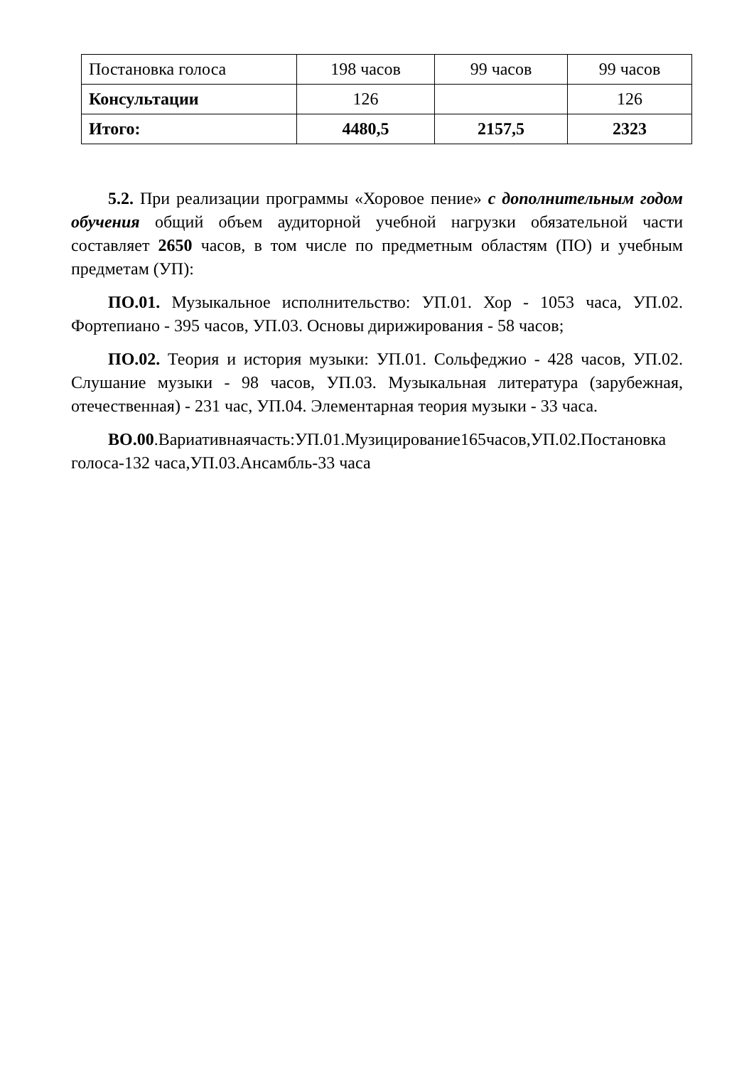| Постановка голоса | 198 часов | 99 часов | 99 часов |
| Консультации | 126 | | 126 |
| Итого: | 4480,5 | 2157,5 | 2323 |
5.2. При реализации программы «Хоровое пение» с дополнительным годом обучения общий объем аудиторной учебной нагрузки обязательной части составляет 2650 часов, в том числе по предметным областям (ПО) и учебным предметам (УП):
ПО.01. Музыкальное исполнительство: УП.01. Хор - 1053 часа, УП.02. Фортепиано - 395 часов, УП.03. Основы дирижирования - 58 часов;
ПО.02. Теория и история музыки: УП.01. Сольфеджио - 428 часов, УП.02. Слушание музыки - 98 часов, УП.03. Музыкальная литература (зарубежная, отечественная) - 231 час, УП.04. Элементарная теория музыки - 33 часа.
ВО.00.Вариативнаячасть:УП.01.Музицирование165часов,УП.02.Постановка голоса-132 часа,УП.03.Ансамбль-33 часа